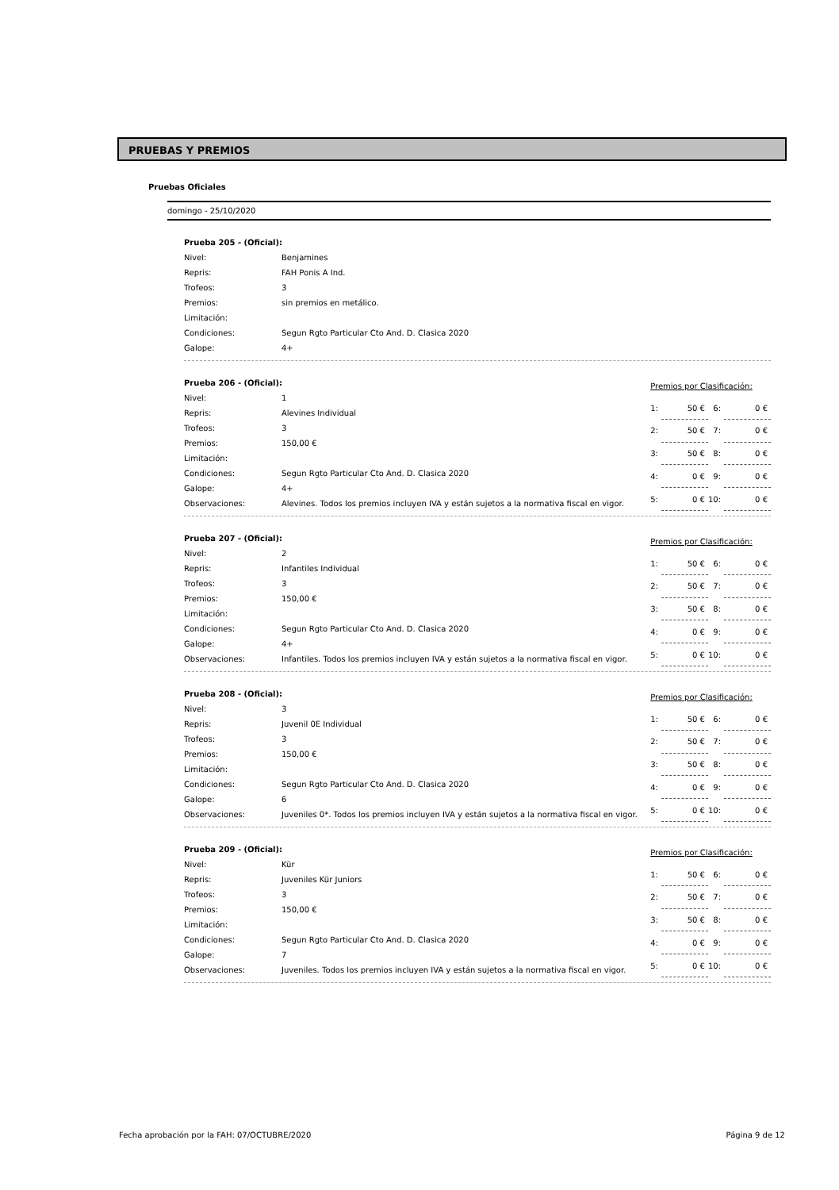PRUEBAS Y PREMIOS
Pruebas Oficiales
domingo - 25/10/2020
| Prueba 205 - (Oficial): | |
| Nivel: | Benjamines |
| Repris: | FAH Ponis A Ind. |
| Trofeos: | 3 |
| Premios: | sin premios en metálico. |
| Limitación: | |
| Condiciones: | Segun Rgto Particular Cto And. D. Clasica 2020 |
| Galope: | 4+ |
| Prueba 206 - (Oficial): | |
| Nivel: | 1 |
| Repris: | Alevines Individual |
| Trofeos: | 3 |
| Premios: | 150,00 € |
| Limitación: | |
| Condiciones: | Segun Rgto Particular Cto And. D. Clasica 2020 |
| Galope: | 4+ |
| Observaciones: | Alevines. Todos los premios incluyen IVA y están sujetos a la normativa fiscal en vigor. |
| Premios por Clasificación: | | | |
| 1: | 50 € | 6: | 0 € |
| 2: | 50 € | 7: | 0 € |
| 3: | 50 € | 8: | 0 € |
| 4: | 0 € | 9: | 0 € |
| 5: | 0 € | 10: | 0 € |
| Prueba 207 - (Oficial): | |
| Nivel: | 2 |
| Repris: | Infantiles Individual |
| Trofeos: | 3 |
| Premios: | 150,00 € |
| Limitación: | |
| Condiciones: | Segun Rgto Particular Cto And. D. Clasica 2020 |
| Galope: | 4+ |
| Observaciones: | Infantiles. Todos los premios incluyen IVA y están sujetos a la normativa fiscal en vigor. |
| Premios por Clasificación: | | | |
| 1: | 50 € | 6: | 0 € |
| 2: | 50 € | 7: | 0 € |
| 3: | 50 € | 8: | 0 € |
| 4: | 0 € | 9: | 0 € |
| 5: | 0 € | 10: | 0 € |
| Prueba 208 - (Oficial): | |
| Nivel: | 3 |
| Repris: | Juvenil 0E Individual |
| Trofeos: | 3 |
| Premios: | 150,00 € |
| Limitación: | |
| Condiciones: | Segun Rgto Particular Cto And. D. Clasica 2020 |
| Galope: | 6 |
| Observaciones: | Juveniles 0*. Todos los premios incluyen IVA y están sujetos a la normativa fiscal en vigor. |
| Premios por Clasificación: | | | |
| 1: | 50 € | 6: | 0 € |
| 2: | 50 € | 7: | 0 € |
| 3: | 50 € | 8: | 0 € |
| 4: | 0 € | 9: | 0 € |
| 5: | 0 € | 10: | 0 € |
| Prueba 209 - (Oficial): | |
| Nivel: | Kür |
| Repris: | Juveniles Kür Juniors |
| Trofeos: | 3 |
| Premios: | 150,00 € |
| Limitación: | |
| Condiciones: | Segun Rgto Particular Cto And. D. Clasica 2020 |
| Galope: | 7 |
| Observaciones: | Juveniles. Todos los premios incluyen IVA y están sujetos a la normativa fiscal en vigor. |
| Premios por Clasificación: | | | |
| 1: | 50 € | 6: | 0 € |
| 2: | 50 € | 7: | 0 € |
| 3: | 50 € | 8: | 0 € |
| 4: | 0 € | 9: | 0 € |
| 5: | 0 € | 10: | 0 € |
Fecha aprobación por la FAH: 07/OCTUBRE/2020 Página 9 de 12